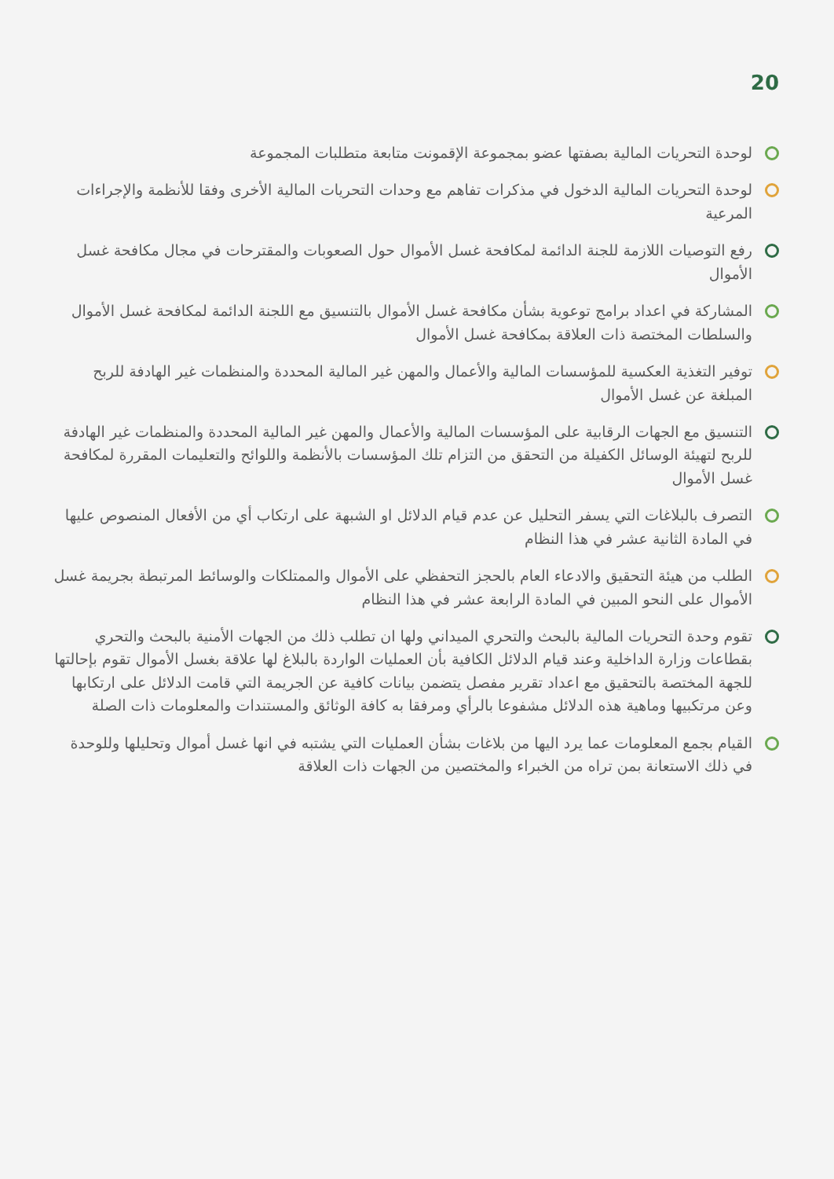20
لوحدة التحريات المالية بصفتها عضو بمجموعة الإقمونت متابعة متطلبات المجموعة
لوحدة التحريات المالية الدخول في مذكرات تفاهم مع وحدات التحريات المالية الأخرى وفقا للأنظمة والإجراءات المرعية
رفع التوصيات اللازمة للجنة الدائمة لمكافحة غسل الأموال حول الصعوبات والمقترحات في مجال مكافحة غسل الأموال
المشاركة في اعداد برامج توعوية بشأن مكافحة غسل الأموال بالتنسيق مع اللجنة الدائمة لمكافحة غسل الأموال والسلطات المختصة ذات العلاقة بمكافحة غسل الأموال
توفير التغذية العكسية للمؤسسات المالية والأعمال والمهن غير المالية المحددة والمنظمات غير الهادفة للربح المبلغة عن غسل الأموال
التنسيق مع الجهات الرقابية على المؤسسات المالية والأعمال والمهن غير المالية المحددة والمنظمات غير الهادفة للربح لتهيئة الوسائل الكفيلة من التحقق من التزام تلك المؤسسات بالأنظمة واللوائح والتعليمات المقررة لمكافحة غسل الأموال
التصرف بالبلاغات التي يسفر التحليل عن عدم قيام الدلائل او الشبهة على ارتكاب أي من الأفعال المنصوص عليها في المادة الثانية عشر في هذا النظام
الطلب من هيئة التحقيق والادعاء العام بالحجز التحفظي على الأموال والممتلكات والوسائط المرتبطة بجريمة غسل الأموال على النحو المبين في المادة الرابعة عشر في هذا النظام
تقوم وحدة التحريات المالية بالبحث والتحري الميداني ولها ان تطلب ذلك من الجهات الأمنية بالبحث والتحري بقطاعات وزارة الداخلية وعند قيام الدلائل الكافية بأن العمليات الواردة بالبلاغ لها علاقة بغسل الأموال تقوم بإحالتها للجهة المختصة بالتحقيق مع اعداد تقرير مفصل يتضمن بيانات كافية عن الجريمة التي قامت الدلائل على ارتكابها وعن مرتكبيها وماهية هذه الدلائل مشفوعا بالرأي ومرفقا به كافة الوثائق والمستندات والمعلومات ذات الصلة
القيام بجمع المعلومات عما يرد اليها من بلاغات بشأن العمليات التي يشتبه في انها غسل أموال وتحليلها وللوحدة في ذلك الاستعانة بمن تراه من الخبراء والمختصين من الجهات ذات العلاقة